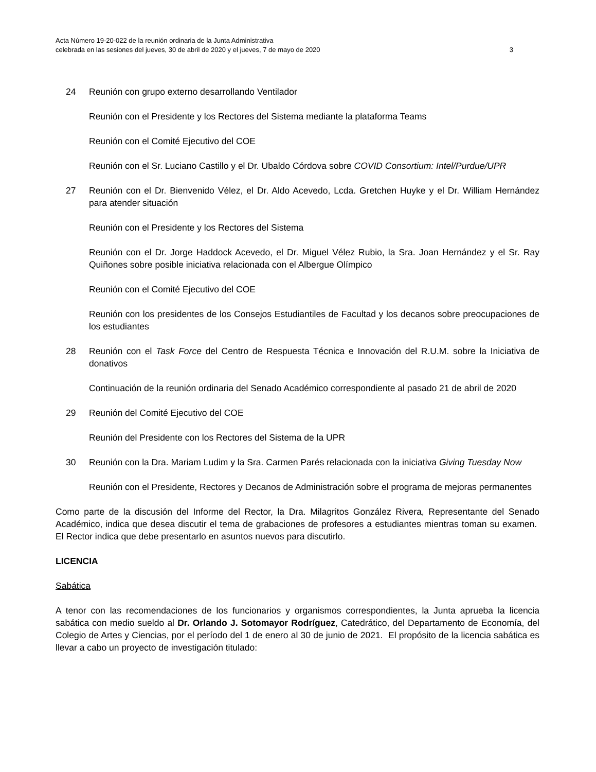Acta Número 19-20-022 de la reunión ordinaria de la Junta Administrativa
celebrada en las sesiones del jueves, 30 de abril de 2020 y el jueves, 7 de mayo de 2020
3
24 Reunión con grupo externo desarrollando Ventilador
Reunión con el Presidente y los Rectores del Sistema mediante la plataforma Teams
Reunión con el Comité Ejecutivo del COE
Reunión con el Sr. Luciano Castillo y el Dr. Ubaldo Córdova sobre COVID Consortium: Intel/Purdue/UPR
27 Reunión con el Dr. Bienvenido Vélez, el Dr. Aldo Acevedo, Lcda. Gretchen Huyke y el Dr. William Hernández para atender situación
Reunión con el Presidente y los Rectores del Sistema
Reunión con el Dr. Jorge Haddock Acevedo, el Dr. Miguel Vélez Rubio, la Sra. Joan Hernández y el Sr. Ray Quiñones sobre posible iniciativa relacionada con el Albergue Olímpico
Reunión con el Comité Ejecutivo del COE
Reunión con los presidentes de los Consejos Estudiantiles de Facultad y los decanos sobre preocupaciones de los estudiantes
28 Reunión con el Task Force del Centro de Respuesta Técnica e Innovación del R.U.M. sobre la Iniciativa de donativos
Continuación de la reunión ordinaria del Senado Académico correspondiente al pasado 21 de abril de 2020
29 Reunión del Comité Ejecutivo del COE
Reunión del Presidente con los Rectores del Sistema de la UPR
30 Reunión con la Dra. Mariam Ludim y la Sra. Carmen Parés relacionada con la iniciativa Giving Tuesday Now
Reunión con el Presidente, Rectores y Decanos de Administración sobre el programa de mejoras permanentes
Como parte de la discusión del Informe del Rector, la Dra. Milagritos González Rivera, Representante del Senado Académico, indica que desea discutir el tema de grabaciones de profesores a estudiantes mientras toman su examen. El Rector indica que debe presentarlo en asuntos nuevos para discutirlo.
LICENCIA
Sabática
A tenor con las recomendaciones de los funcionarios y organismos correspondientes, la Junta aprueba la licencia sabática con medio sueldo al Dr. Orlando J. Sotomayor Rodríguez, Catedrático, del Departamento de Economía, del Colegio de Artes y Ciencias, por el período del 1 de enero al 30 de junio de 2021. El propósito de la licencia sabática es llevar a cabo un proyecto de investigación titulado: